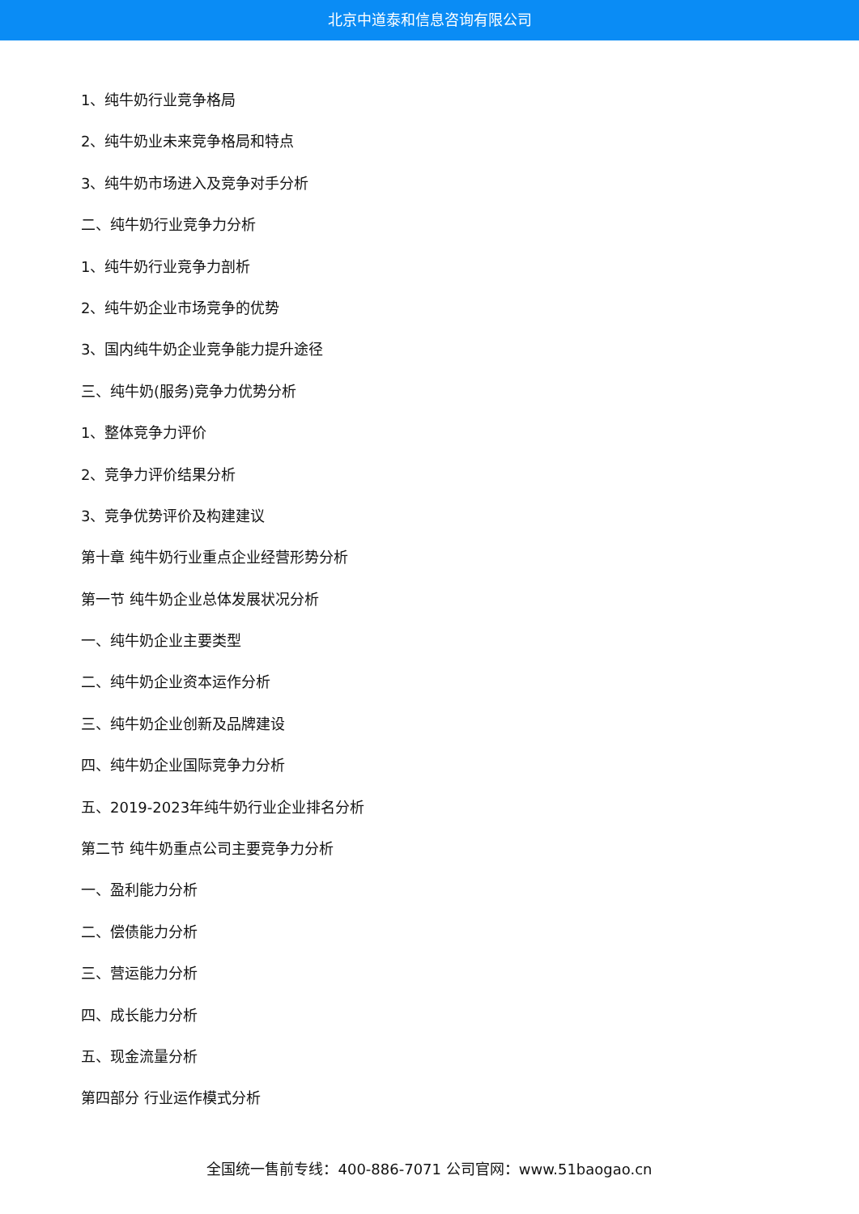北京中道泰和信息咨询有限公司
1、纯牛奶行业竞争格局
2、纯牛奶业未来竞争格局和特点
3、纯牛奶市场进入及竞争对手分析
二、纯牛奶行业竞争力分析
1、纯牛奶行业竞争力剖析
2、纯牛奶企业市场竞争的优势
3、国内纯牛奶企业竞争能力提升途径
三、纯牛奶(服务)竞争力优势分析
1、整体竞争力评价
2、竞争力评价结果分析
3、竞争优势评价及构建建议
第十章 纯牛奶行业重点企业经营形势分析
第一节 纯牛奶企业总体发展状况分析
一、纯牛奶企业主要类型
二、纯牛奶企业资本运作分析
三、纯牛奶企业创新及品牌建设
四、纯牛奶企业国际竞争力分析
五、2019-2023年纯牛奶行业企业排名分析
第二节 纯牛奶重点公司主要竞争力分析
一、盈利能力分析
二、偿债能力分析
三、营运能力分析
四、成长能力分析
五、现金流量分析
第四部分 行业运作模式分析
全国统一售前专线：400-886-7071 公司官网：www.51baogao.cn